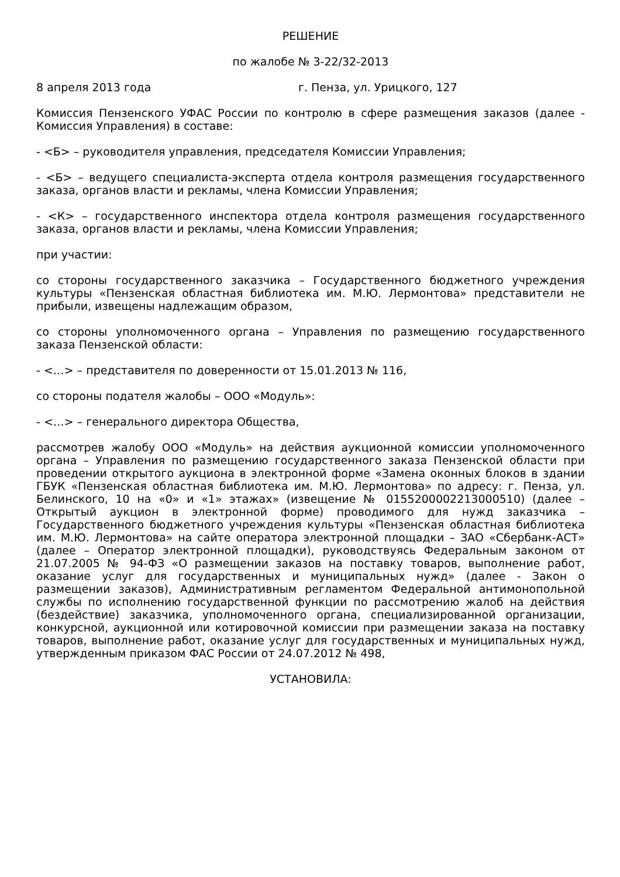РЕШЕНИЕ
по жалобе № 3-22/32-2013
8 апреля 2013 года г. Пенза, ул. Урицкого, 127
Комиссия Пензенского УФАС России по контролю в сфере размещения заказов (далее - Комиссия Управления) в составе:
- <Б> – руководителя управления, председателя Комиссии Управления;
- <Б> – ведущего специалиста-эксперта отдела контроля размещения государственного заказа, органов власти и рекламы, члена Комиссии Управления;
- <К> – государственного инспектора отдела контроля размещения государственного заказа, органов власти и рекламы, члена Комиссии Управления;
при участии:
со стороны государственного заказчика – Государственного бюджетного учреждения культуры «Пензенская областная библиотека им. М.Ю. Лермонтова» представители не прибыли, извещены надлежащим образом,
со стороны уполномоченного органа – Управления по размещению государственного заказа Пензенской области:
- <…> – представителя по доверенности от 15.01.2013 № 116,
со стороны подателя жалобы – ООО «Модуль»:
- <…> – генерального директора Общества,
рассмотрев жалобу ООО «Модуль» на действия аукционной комиссии уполномоченного органа – Управления по размещению государственного заказа Пензенской области при проведении открытого аукциона в электронной форме «Замена оконных блоков в здании ГБУК «Пензенская областная библиотека им. М.Ю. Лермонтова» по адресу: г. Пенза, ул. Белинского, 10 на «0» и «1» этажах» (извещение № 0155200002213000510) (далее – Открытый аукцион в электронной форме) проводимого для нужд заказчика – Государственного бюджетного учреждения культуры «Пензенская областная библиотека им. М.Ю. Лермонтова» на сайте оператора электронной площадки – ЗАО «Сбербанк-АСТ» (далее – Оператор электронной площадки), руководствуясь Федеральным законом от 21.07.2005 № 94-ФЗ «О размещении заказов на поставку товаров, выполнение работ, оказание услуг для государственных и муниципальных нужд» (далее - Закон о размещении заказов), Административным регламентом Федеральной антимонопольной службы по исполнению государственной функции по рассмотрению жалоб на действия (бездействие) заказчика, уполномоченного органа, специализированной организации, конкурсной, аукционной или котировочной комиссии при размещении заказа на поставку товаров, выполнение работ, оказание услуг для государственных и муниципальных нужд, утвержденным приказом ФАС России от 24.07.2012 № 498,
УСТАНОВИЛА: